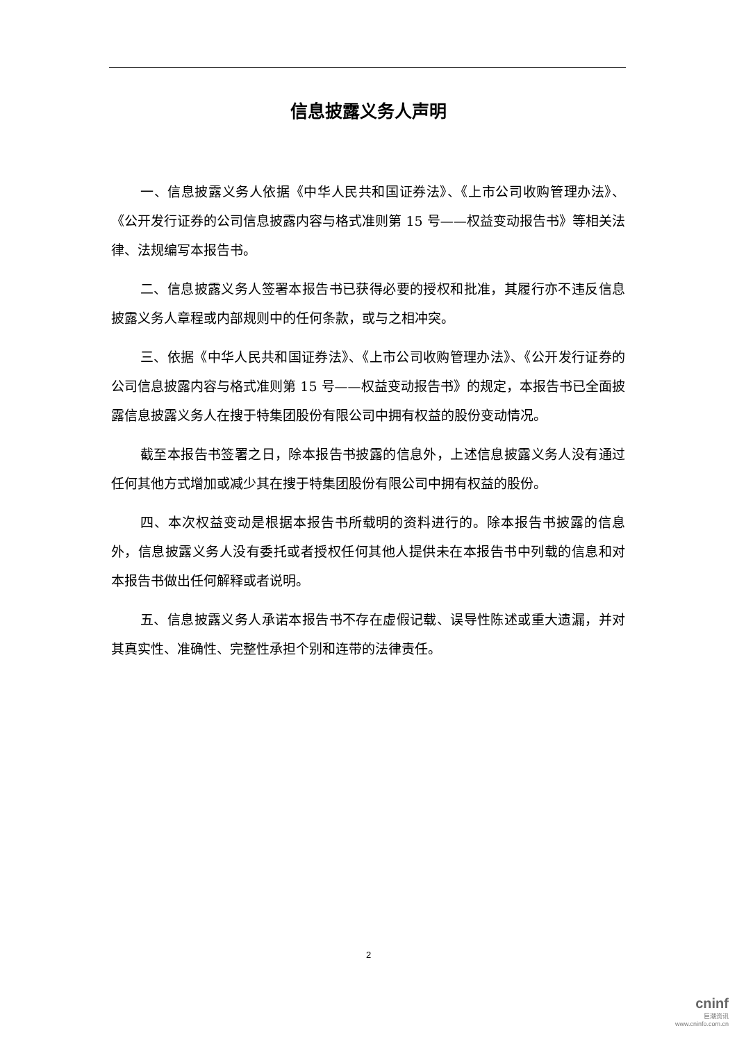信息披露义务人声明
一、信息披露义务人依据《中华人民共和国证券法》、《上市公司收购管理办法》、《公开发行证券的公司信息披露内容与格式准则第 15 号——权益变动报告书》等相关法律、法规编写本报告书。
二、信息披露义务人签署本报告书已获得必要的授权和批准，其履行亦不违反信息披露义务人章程或内部规则中的任何条款，或与之相冲突。
三、依据《中华人民共和国证券法》、《上市公司收购管理办法》、《公开发行证券的公司信息披露内容与格式准则第 15 号——权益变动报告书》的规定，本报告书已全面披露信息披露义务人在搜于特集团股份有限公司中拥有权益的股份变动情况。
截至本报告书签署之日，除本报告书披露的信息外，上述信息披露义务人没有通过任何其他方式增加或减少其在搜于特集团股份有限公司中拥有权益的股份。
四、本次权益变动是根据本报告书所载明的资料进行的。除本报告书披露的信息外，信息披露义务人没有委托或者授权任何其他人提供未在本报告书中列载的信息和对本报告书做出任何解释或者说明。
五、信息披露义务人承诺本报告书不存在虚假记载、误导性陈述或重大遗漏，并对其真实性、准确性、完整性承担个别和连带的法律责任。
2
cninf
巨潮资讯
www.cninfo.com.cn